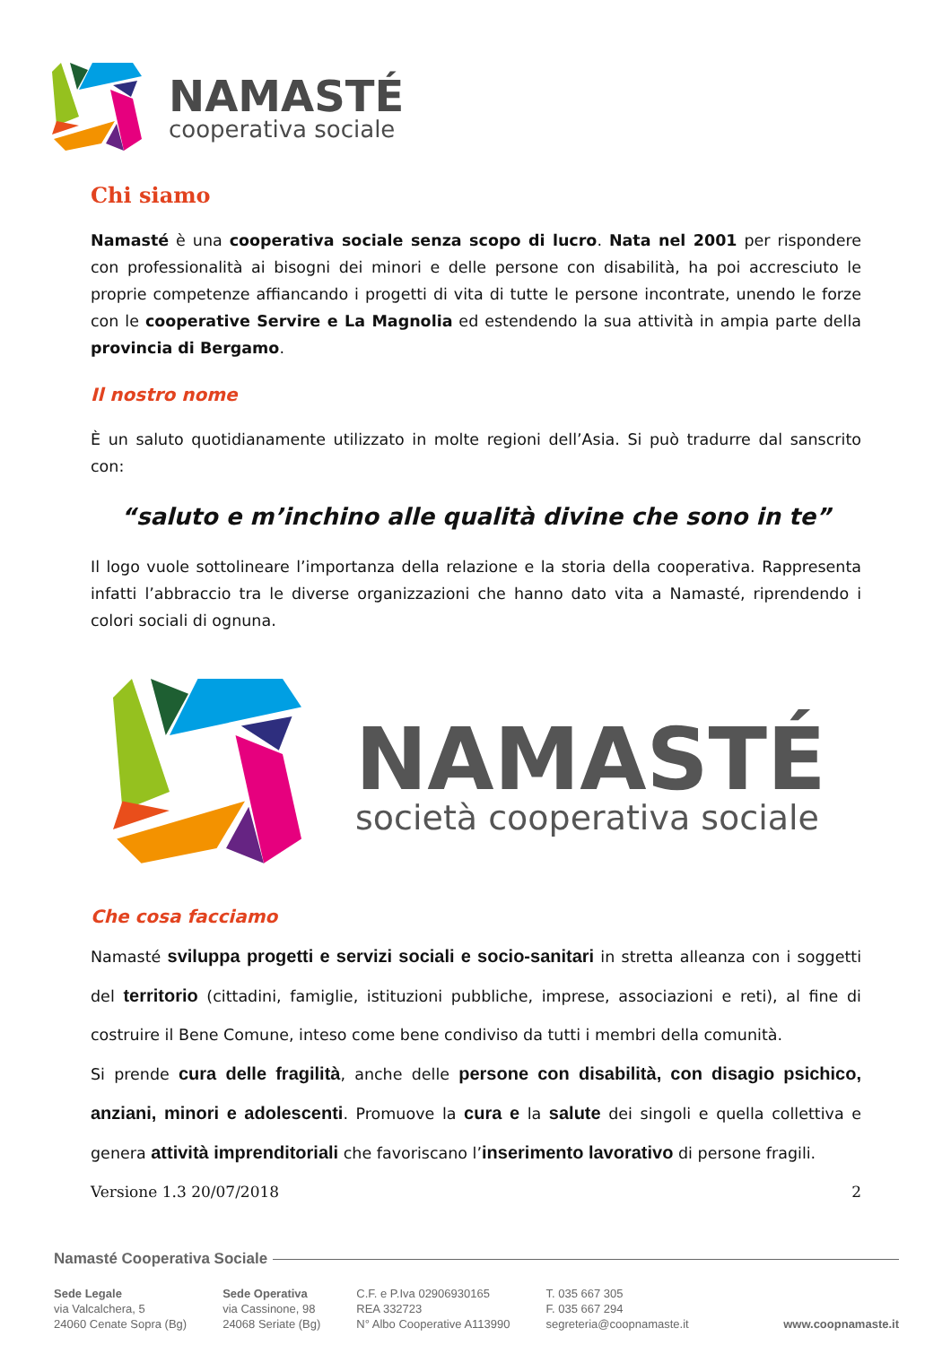NAMASTÉ
cooperativa sociale
Chi siamo
Namasté è una cooperativa sociale senza scopo di lucro. Nata nel 2001 per rispondere con professionalità ai bisogni dei minori e delle persone con disabilità, ha poi accresciuto le proprie competenze affiancando i progetti di vita di tutte le persone incontrate, unendo le forze con le cooperative Servire e La Magnolia ed estendendo la sua attività in ampia parte della provincia di Bergamo.
Il nostro nome
È un saluto quotidianamente utilizzato in molte regioni dell’Asia. Si può tradurre dal sanscrito con:
“saluto e m’inchino alle qualità divine che sono in te”
Il logo vuole sottolineare l’importanza della relazione e la storia della cooperativa. Rappresenta infatti l’abbraccio tra le diverse organizzazioni che hanno dato vita a Namasté, riprendendo i colori sociali di ognuna.
NAMASTÉ
società cooperativa sociale
Che cosa facciamo
Namasté sviluppa progetti e servizi sociali e socio-sanitari in stretta alleanza con i soggetti del territorio (cittadini, famiglie, istituzioni pubbliche, imprese, associazioni e reti), al fine di costruire il Bene Comune, inteso come bene condiviso da tutti i membri della comunità.
Si prende cura delle fragilità, anche delle persone con disabilità, con disagio psichico, anziani, minori e adolescenti. Promuove la cura e la salute dei singoli e quella collettiva e genera attività imprenditoriali che favoriscano l’inserimento lavorativo di persone fragili.
Versione 1.3 20/07/2018 2
Namasté Cooperativa Sociale
Sede Legale
via Valcalchera, 5
24060 Cenate Sopra (Bg)
Sede Operativa
via Cassinone, 98
24068 Seriate (Bg)
C.F. e P.Iva 02906930165
REA 332723
N° Albo Cooperative A113990
T. 035 667 305
F. 035 667 294
segreteria@coopnamaste.it
www.coopnamaste.it